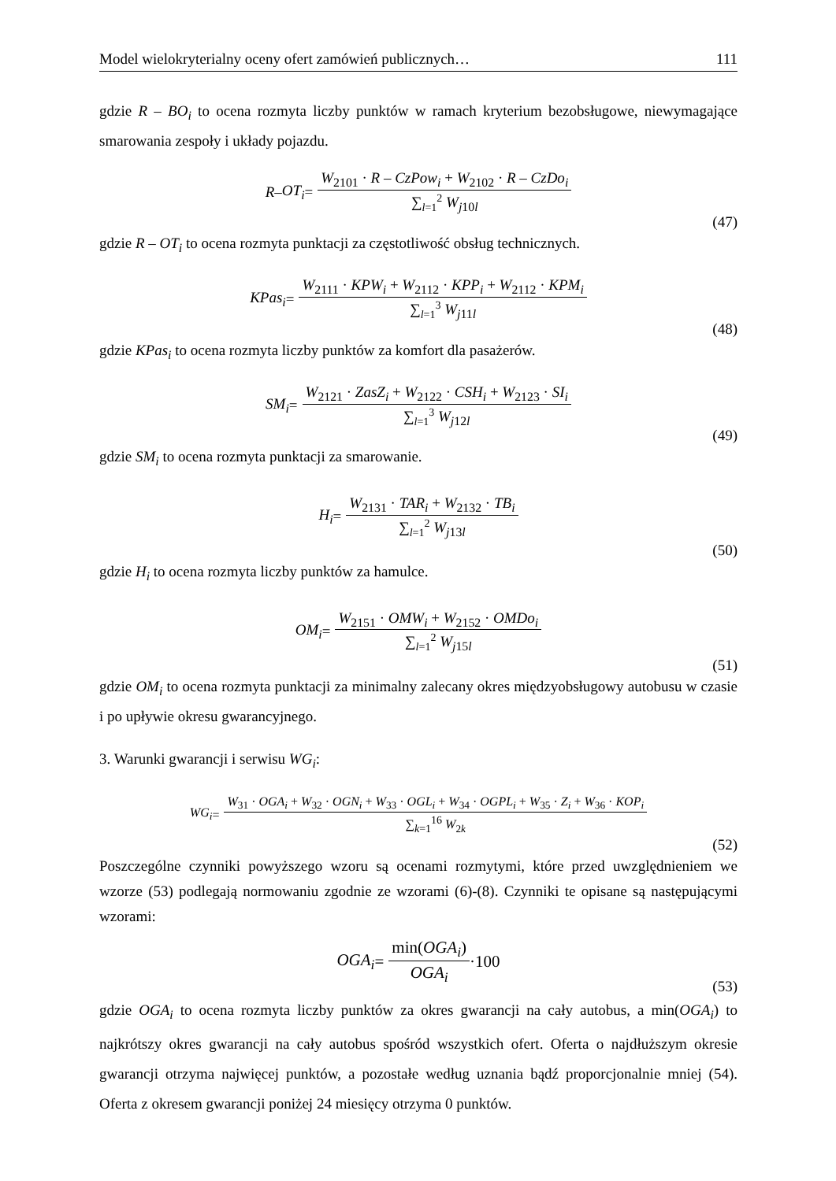Model wielokryterialny oceny ofert zamówień publicznych… 111
gdzie R – BO<sub>i</sub> to ocena rozmyta liczby punktów w ramach kryterium bezobsługowe, niewymagające smarowania zespoły i układy pojazdu.
R – OT<sub>i</sub> = W<sub>2101</sub> · R – CzPow<sub>i</sub> + W<sub>2102</sub> · R – CzDo<sub>i</sub> ∑<sub>l=1</sub><sup>2</sup> W<sub>j10l</sub>
(47)
gdzie R – OT<sub>i</sub> to ocena rozmyta punktacji za częstotliwość obsług technicznych.
KPas<sub>i</sub> = W<sub>2111</sub> · KPW<sub>i</sub> + W<sub>2112</sub> · KPP<sub>i</sub> + W<sub>2112</sub> · KPM<sub>i</sub> ∑<sub>l=1</sub><sup>3</sup> W<sub>j11l</sub>
(48)
gdzie KPas<sub>i</sub> to ocena rozmyta liczby punktów za komfort dla pasażerów.
SM<sub>i</sub> = W<sub>2121</sub> · ZasZ<sub>i</sub> + W<sub>2122</sub> · CSH<sub>i</sub> + W<sub>2123</sub> · SI<sub>i</sub> ∑<sub>l=1</sub><sup>3</sup> W<sub>j12l</sub>
(49)
gdzie SM<sub>i</sub> to ocena rozmyta punktacji za smarowanie.
H<sub>i</sub> = W<sub>2131</sub> · TAR<sub>i</sub> + W<sub>2132</sub> · TB<sub>i</sub> ∑<sub>l=1</sub><sup>2</sup> W<sub>j13l</sub>
(50)
gdzie H<sub>i</sub> to ocena rozmyta liczby punktów za hamulce.
OM<sub>i</sub> = W<sub>2151</sub> · OMW<sub>i</sub> + W<sub>2152</sub> · OMDo<sub>i</sub> ∑<sub>l=1</sub><sup>2</sup> W<sub>j15l</sub>
(51)
gdzie OM<sub>i</sub> to ocena rozmyta punktacji za minimalny zalecany okres międzyobsługowy autobusu w czasie i po upływie okresu gwarancyjnego.
3. Warunki gwarancji i serwisu WG<sub>i</sub>:
WG<sub>i</sub> = W<sub>31</sub> · OGA<sub>i</sub> + W<sub>32</sub> · OGN<sub>i</sub> + W<sub>33</sub> · OGL<sub>i</sub> + W<sub>34</sub> · OGPL<sub>i</sub> + W<sub>35</sub> · Z<sub>i</sub> + W<sub>36</sub> · KOP<sub>i</sub> ∑<sub>k=1</sub><sup>16</sup> W<sub>2k</sub>
(52)
Poszczególne czynniki powyższego wzoru są ocenami rozmytymi, które przed uwzględnieniem we wzorze (53) podlegają normowaniu zgodnie ze wzorami (6)-(8). Czynniki te opisane są następującymi wzorami:
OGA<sub>i</sub> = min(OGA<sub>i</sub>) OGA<sub>i</sub> ·100
(53)
gdzie OGA<sub>i</sub> to ocena rozmyta liczby punktów za okres gwarancji na cały autobus, a min(OGA<sub>i</sub>) to najkrótszy okres gwarancji na cały autobus spośród wszystkich ofert. Oferta o najdłuższym okresie gwarancji otrzyma najwięcej punktów, a pozostałe według uznania bądź proporcjonalnie mniej (54). Oferta z okresem gwarancji poniżej 24 miesięcy otrzyma 0 punktów.